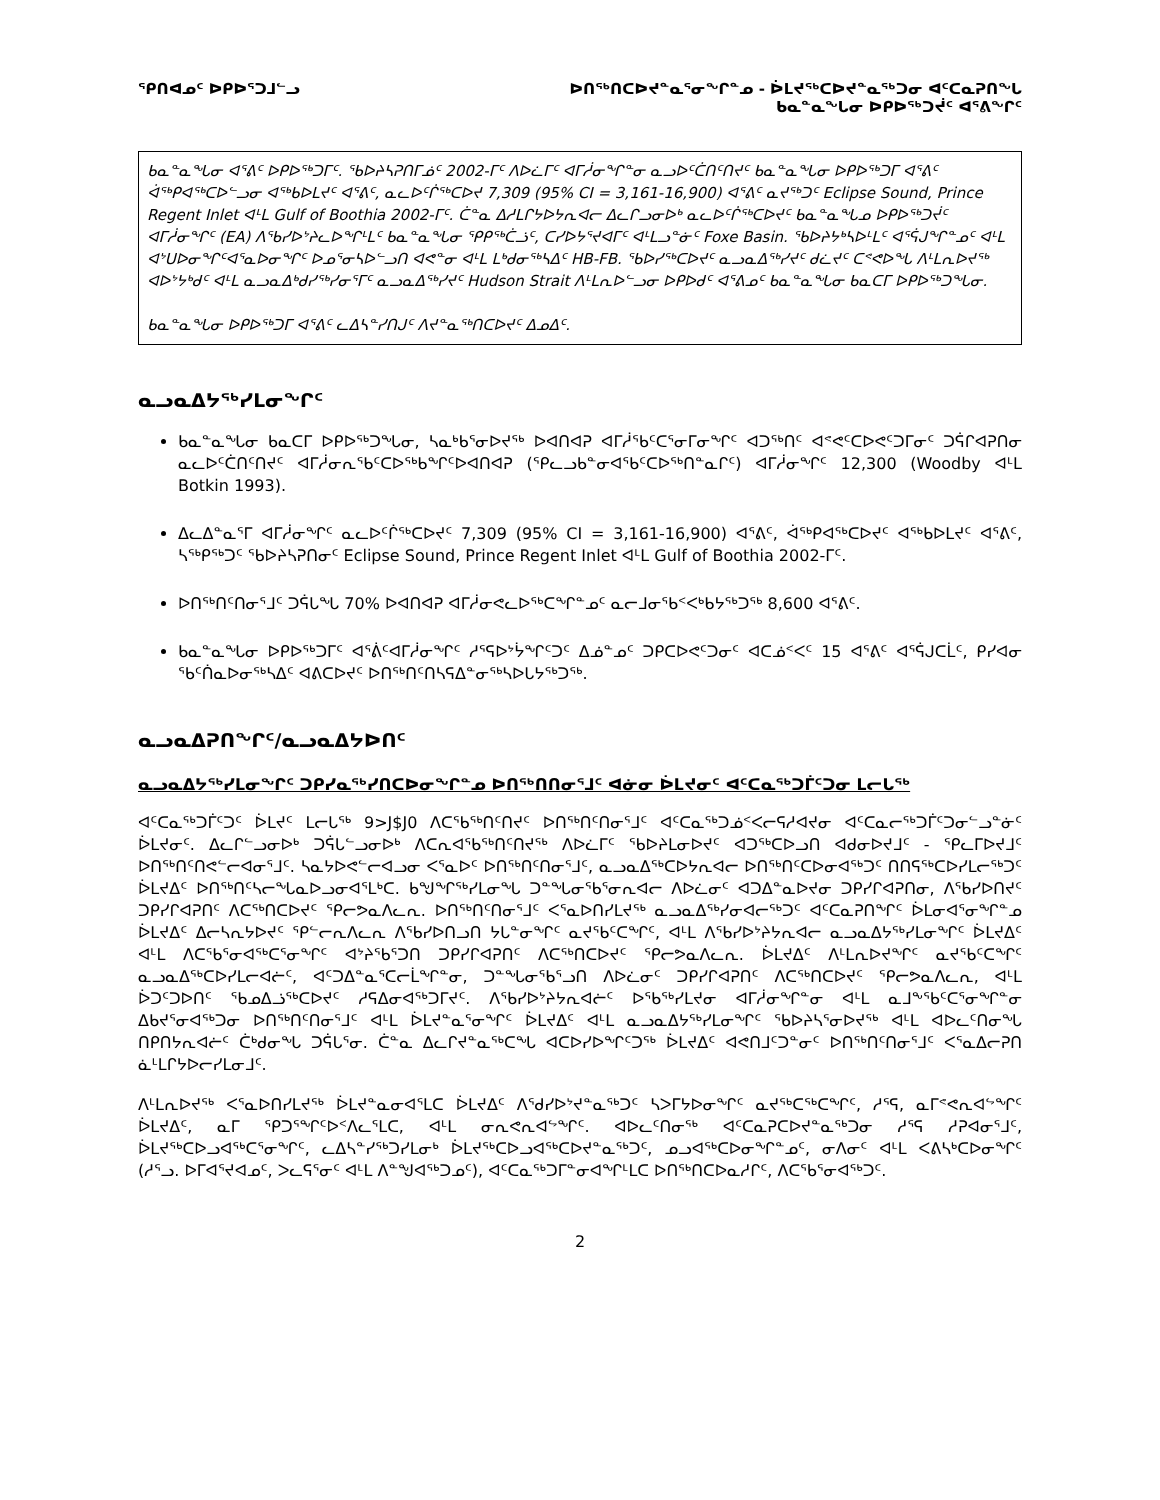ᕿᑎᐊᓄᑦ ᐅᑭᐅᕐᑐᒧᓪᓗ ᐅᑎᖅᑎᑕᐅᔪᓐᓇᕐᓂᖏᓐᓄ - ᐆᒪᔪᖅᑕᐅᔪᓐᓇᖅᑐᓂ ᐊᑦᑕᓇᕈᑎᖓ
ᑲᓇᓐᓇᖓᓂ ᐅᑭᐅᖅᑐᔫᑦ ᐊᕐᕕᖏᑦ
ᑲᓇᓐᓇᖓᓂ ᐊᕐᕕᑦ ᐅᑭᐅᖅᑐᒥᑦ. ᖃᐅᔨᓴᕈᑎᒥᓅᑦ 2002-ᒥᑦ ᐱᐅᓛᒥᑦ ᐊᒥᓲᓂᖏᓐᓂ ᓇᓗᐅᑦᑖᑎᑦᑎᔪᑦ ᑲᓇᓐᓇᖓᓂ ᐅᑭᐅᖅᑐᒥ ᐊᕐᕕᑦ ᐋᖅᑭᐊᖅᑕᐅᓪᓗᓂ ᐊᖅᑲᐅᒪᔪᑦ ᐊᕐᕕᑦ, ᓇᓚᐅᑦᒌᖅᑕᐅᔪ 7,309 (95% CI = 3,161-16,900) ᐊᕐᕕᑦ ᓇᔪᖅᑐᑦ Eclipse Sound, Prince Regent Inlet ᐊᒻᒪ Gulf of Boothia 2002-ᒥᑦ. ᑖᓐᓇ ᐃᓱᒪᒋᔭᐅᔭᕆᐊᓕ ᐃᓚᒋᓗᓂᐅᒃ ᓇᓚᐅᑦᒌᖅᑕᐅᔪᑦ ᑲᓇᓐᓇᖓᓄ ᐅᑭᐅᖅᑐᔫᑦ ᐊᒥᓲᓂᖏᑦ (EA) ᐱᖃᓯᐅᔾᔨᓚᐅᖏᒻᒪᑦ ᑲᓇᓐᓇᖓᓂ ᕿᑭᖅᑖᓘᑦ, ᑕᓯᐅᔭᕐᔪᐊᒥᑦ ᐊᒻᒪᓗᓐᓃᑦ Foxe Basin. ᖃᐅᔨᔭᒃᓴᐅᒻᒪᑦ ᐊᕐᕌᒍᖏᓐᓄᑦ ᐊᒻᒪ ᐊᔾᑌᐅᓂᖏᑦᐊᕐᓇᐅᓂᖏᑦ ᐅᓄᕐᓂᓴᐅᓪᓗᑎ ᐊᕙᓐᓂ ᐊᒻᒪ ᒪᒃᑯᓂᖅᓴᐃᑦ HB-FB. ᖃᐅᓯᖅᑕᐅᔪᑦ ᓇᓗᓇᐃᖅᓯᔪᑦ ᑯᓛᔪᑦ ᑕᕝᕙᐅᖓ ᐱᒻᒪᕆᐅᔪᖅ ᐊᐅᔾᔭᒃᑯᑦ ᐊᒻᒪ ᓇᓗᓇᐃᒃᑯᓯᖅᓯᓂᕐᒥᑦ ᓇᓗᓇᐃᖅᓯᔪᑦ Hudson Strait ᐱᒻᒪᕆᐅᓪᓗᓂ ᐅᑭᐅᑯᑦ ᐊᕐᕕᓄᑦ ᑲᓇᓐᓇᖓᓂ ᑲᓇᑕᒥ ᐅᑭᐅᖅᑐᖓᓂ.
ᑲᓇᓐᓇᖓᓂ ᐅᑭᐅᖅᑐᒥ ᐊᕐᕕᑦ ᓚᐃᓴᓐᓯᑎᒍᑦ ᐱᔪᓐᓇᖅᑎᑕᐅᔪᑦ ᐃᓄᐃᑦ.
ᓇᓗᓇᐃᔭᖅᓯᒪᓂᖏᑦ
ᑲᓇᓐᓇᖓᓂ ᑲᓇᑕᒥ ᐅᑭᐅᖅᑐᖓᓂ, ᓴᓇᒃᑲᕐᓂᐅᔪᖅ ᐅᐊᑎᐊᕈ ᐊᒥᓲᖃᑦᑕᕐᓂᒥᓂᖏᑦ ᐊᑐᖅᑎᑦ ᐊᕝᕙᑦᑕᐅᕙᑦᑐᒥᓂᑦ ᑐᕌᒋᐊᕈᑎᓂ ᓇᓚᐅᑦᑖᑎᑦᑎᔪᑦ ᐊᒥᓲᓂᕆᖃᑦᑕᐅᖅᑲᖏᑦᐅᐊᑎᐊᕈ (ᕿᓚᓗᑲᓐᓂᐊᖃᑦᑕᐅᖅᑎᓐᓇᒋᑦ) ᐊᒥᓲᓂᖏᑦ 12,300 (Woodby ᐊᒻᒪ Botkin 1993).
ᐃᓚᐃᓐᓇᕐᒥ ᐊᒥᓲᓂᖏᑦ ᓇᓚᐅᑦᒌᖅᑕᐅᔪᑦ 7,309 (95% CI = 3,161-16,900) ᐊᕐᕕᑦ, ᐋᖅᑭᐊᖅᑕᐅᔪᑦ ᐊᖅᑲᐅᒪᔪᑦ ᐊᕐᕕᑦ, ᓴᖅᑭᖅᑐᑦ ᖃᐅᔨᓴᕈᑎᓂᑦ Eclipse Sound, Prince Regent Inlet ᐊᒻᒪ Gulf of Boothia 2002-ᒥᑦ.
ᐅᑎᖅᑎᑦᑎᓂᕐᒧᑦ ᑐᕌᒐᖓ 70% ᐅᐊᑎᐊᕈ ᐊᒥᓲᓂᕙᓚᐅᖅᑕᖏᓐᓄᑦ ᓇᓕᒧᓂᖃᑉᐸᒃᑲᔭᖅᑐᖅ 8,600 ᐊᕐᕕᑦ.
ᑲᓇᓐᓇᖓᓂ ᐅᑭᐅᖅᑐᒥᑦ ᐊᕐᕖᑦᐊᒥᓲᓂᖏᑦ ᓱᕐᕋᐅᔾᔮᖏᑦᑐᑦ ᐃᓅᓐᓄᑦ ᑐᑭᑕᐅᕙᑦᑐᓂᑦ ᐊᑕᓅᑉᐸᑦ 15 ᐊᕐᕕᑦ ᐊᕐᕌᒍᑕᒫᑦ, ᑭᓯᐊᓂ ᖃᑦᑏᓇᐅᓂᖅᓴᐃᑦ ᐊᕕᑕᐅᔪᑦ ᐅᑎᖅᑎᑦᑎᓴᕋᐃᓐᓂᖅᓴᐅᒐᔭᖅᑐᖅ.
ᓇᓗᓇᐃᕈᑎᖏᑦ/ᓇᓗᓇᐃᔭᐅᑎᑦ
ᓇᓗᓇᐃᔭᖅᓯᒪᓂᖏᑦ ᑐᑭᓯᓇᖅᓯᑎᑕᐅᓂᖏᓐᓄ ᐅᑎᖅᑎᑎᓂᕐᒧᑦ ᐊᓃᓂ ᐆᒪᔪᓂᑦ ᐊᑦᑕᓇᖅᑐᒦᑦᑐᓂ ᒪᓕᒐᖅ
ᐊᑦᑕᓇᖅᑐᒦᑦᑐᑦ ᐆᒪᔪᑦ ᒪᓕᒐᖅ 9>J$J0 ᐱᑕᖃᖅᑎᑦᑎᔪᑦ ᐅᑎᖅᑎᑦᑎᓂᕐᒧᑦ ᐊᑦᑕᓇᖅᑐᓅᑉᐸᓕᕋᓱᐊᔪᓂ ᐊᑦᑕᓇᓕᖅᑐᒦᑦᑐᓂᓪᓗᓐᓃᑦ ᐆᒪᔪᓂᑦ. ᐃᓚᒋᓪᓗᓂᐅᒃ ᑐᕌᒐᓪᓗᓂᐅᒃ ᐱᑕᕆᐊᖃᖅᑎᑦᑎᔪᖅ ᐱᐅᓛᒥᑦ ᖃᐅᔨᒪᓂᐅᔪᑦ ᐊᑐᖅᑕᐅᓗᑎ ᐊᑯᓂᐅᔪᒧᑦ - ᕿᓚᒥᐅᔪᒧᑦ ᐅᑎᖅᑎᑦᑎᕙᓪᓕᐊᓂᕐᒧᑦ. ᓴᓇᔭᐅᕙᓪᓕᐊᓗᓂ ᐸᕐᓇᐅᑦ ᐅᑎᖅᑎᑦᑎᓂᕐᒧᑦ, ᓇᓗᓇᐃᖅᑕᐅᔭᕆᐊᓕ ᐅᑎᖅᑎᑦᑕᐅᓂᐊᖅᑐᑦ ᑎᑎᕋᖅᑕᐅᓯᒪᓕᖅᑐᑦ ᐆᒪᔪᐃᑦ ᐅᑎᖅᑎᑦᓴᓕᖓᓇᐅᓗᓂᐊᕐᒪᒃᑕ. ᑲᖑᖏᖅᓯᒪᓂᖓ ᑐᓐᖓᓂᖃᕐᓂᕆᐊᓕ ᐱᐅᓛᓂᑦ ᐊᑐᐃᓐᓇᐅᔪᓂ ᑐᑭᓯᒋᐊᕈᑎᓂ, ᐱᖃᓯᐅᑎᔪᑦ ᑐᑭᓯᒋᐊᕈᑎᑦ ᐱᑕᖅᑎᑕᐅᔪᑦ ᕿᓕᕗᓇᐱᓚᕆ. ᐅᑎᖅᑎᑦᑎᓂᕐᒧᑦ ᐸᕐᓇᐅᑎᓯᒪᔪᖅ ᓇᓗᓇᐃᖅᓯᓂᐊᓕᖅᑐᑦ ᐊᑦᑕᓇᕈᑎᖏᑦ ᐆᒪᓂᐊᕐᓂᖏᓐᓄ ᐆᒪᔪᐃᑦ ᐃᓕᓴᕆᔭᐅᔪᑦ ᕿᓪᓕᕆᐱᓚᕆ ᐱᖃᓯᐅᑎᓗᑎ ᔭᒐᓐᓂᖏᑦ ᓇᔪᖃᑦᑕᖏᑦ, ᐊᒻᒪ ᐱᖃᓯᐅᔾᔨᔭᕆᐊᓕ ᓇᓗᓇᐃᔭᖅᓯᒪᓂᖏᑦ ᐆᒪᔪᐃᑦ ᐊᒻᒪ ᐱᑕᖃᕐᓂᐊᖅᑕᕐᓂᖏᑦ ᐊᔾᔨᖃᕐᑐᑎ ᑐᑭᓯᒋᐊᕈᑎᑦ ᐱᑕᖅᑎᑕᐅᔪᑦ ᕿᓕᕗᓇᐱᓚᕆ. ᐆᒪᔪᐃᑦ ᐱᒻᒪᕆᐅᔪᖏᑦ ᓇᔪᖃᑦᑕᖏᑦ ᓇᓗᓇᐃᖅᑕᐅᓯᒪᓕᐊᓖᑦ, ᐊᑦᑐᐃᓐᓇᕐᑕᓕᒫᖏᓐᓂ, ᑐᓐᖓᓂᖃᕐᓗᑎ ᐱᐅᓛᓂᑦ ᑐᑭᓯᒋᐊᕈᑎᑦ ᐱᑕᖅᑎᑕᐅᔪᑦ ᕿᓕᕗᓇᐱᓚᕆ, ᐊᒻᒪ ᐆᑐᑦᑐᐅᑎᑦ ᖃᓄᐃᓘᖅᑕᐅᔪᑦ ᓱᕋᐃᓂᐊᖅᑐᒥᔪᑦ. ᐱᖃᓯᐅᔾᔨᔭᕆᐊᓖᑦ ᐅᖃᖅᓯᒪᔪᓂ ᐊᒥᓲᓂᖏᓐᓂ ᐊᒻᒪ ᓇᒧᖕᖃᑦᑕᕐᓂᖏᓐᓂ ᐃᑲᔪᕐᓂᐊᖅᑐᓂ ᐅᑎᖅᑎᑦᑎᓂᕐᒧᑦ ᐊᒻᒪ ᐆᒪᔪᓐᓇᕐᓂᖏᑦ ᐆᒪᔪᐃᑦ ᐊᒻᒪ ᓇᓗᓇᐃᔭᖅᓯᒪᓂᖏᑦ ᖃᐅᔨᓴᕐᓂᐅᔪᖅ ᐊᒻᒪ ᐊᐅᓚᑦᑎᓂᖓ ᑎᑭᑎᔭᕆᐊᓖᑦ ᑖᒃᑯᓂᖓ ᑐᕌᒐᕐᓂ. ᑖᓐᓇ ᐃᓚᒋᔪᓐᓇᖅᑕᖓ ᐊᑕᐅᓯᐅᖏᑦᑐᖅ ᐆᒪᔪᐃᑦ ᐊᕙᑎᒧᑦᑐᓐᓂᑦ ᐅᑎᖅᑎᑦᑎᓂᕐᒧᑦ ᐸᕐᓇᐃᓕᕈᑎ ᓈᒻᒪᒋᔭᐅᓕᓯᒪᓂᒧᑦ.
ᐱᒻᒪᕆᐅᔪᖅ ᐸᕐᓇᐅᑎᓯᒪᔪᖅ ᐆᒪᔪᓐᓇᓂᐊᕐᒪᑕ ᐆᒪᔪᐃᑦ ᐱᖁᓯᐅᔾᔪᓐᓇᖅᑐᑦ ᓴᐳᒥᔭᐅᓂᖏᑦ ᓇᔪᖅᑕᖅᑕᖏᑦ, ᓱᕐᕋ, ᓇᒥᕝᕙᕆᐊᖦᖏᑦ ᐆᒪᔪᐃᑦ, ᓇᒥ ᕿᑐᕐᖏᑦᐅᑉᐱᓚᕐᒪᑕ, ᐊᒻᒪ ᓂᕆᕙᕆᐊᖦᖏᑦ. ᐊᐅᓚᑦᑎᓂᖅ ᐊᑦᑕᓇᕈᑕᐅᔪᓐᓇᖅᑐᓂ ᓱᕐᕋ ᓱᕈᐊᓂᕐᒧᑦ, ᐆᒪᔪᖅᑕᐅᓗᐊᖅᑕᕐᓂᖏᑦ, ᓚᐃᓴᓐᓯᖅᑐᓯᒪᓂᒃ ᐆᒪᔪᖅᑕᐅᓗᐊᖅᑕᐅᔪᓐᓇᖅᑐᑦ, ᓄᓗᐊᖅᑕᐅᓂᖏᓐᓄᑦ, ᓂᐱᓂᑦ ᐊᒻᒪ ᐸᕕᓴᒃᑕᐅᓂᖏᑦ (ᓱᕐᓗ. ᐅᒥᐊᕐᔪᐊᓄᑦ, ᐳᓚᕋᕐᓂᑦ ᐊᒻᒪ ᐱᓐᖑᐊᖅᑐᓄᑦ), ᐊᑦᑕᓇᖅᑐᒥᓐᓂᐊᖏᒻᒪᑕ ᐅᑎᖅᑎᑕᐅᓇᓱᒋᑦ, ᐱᑕᖃᕐᓂᐊᖅᑐᑦ.
2